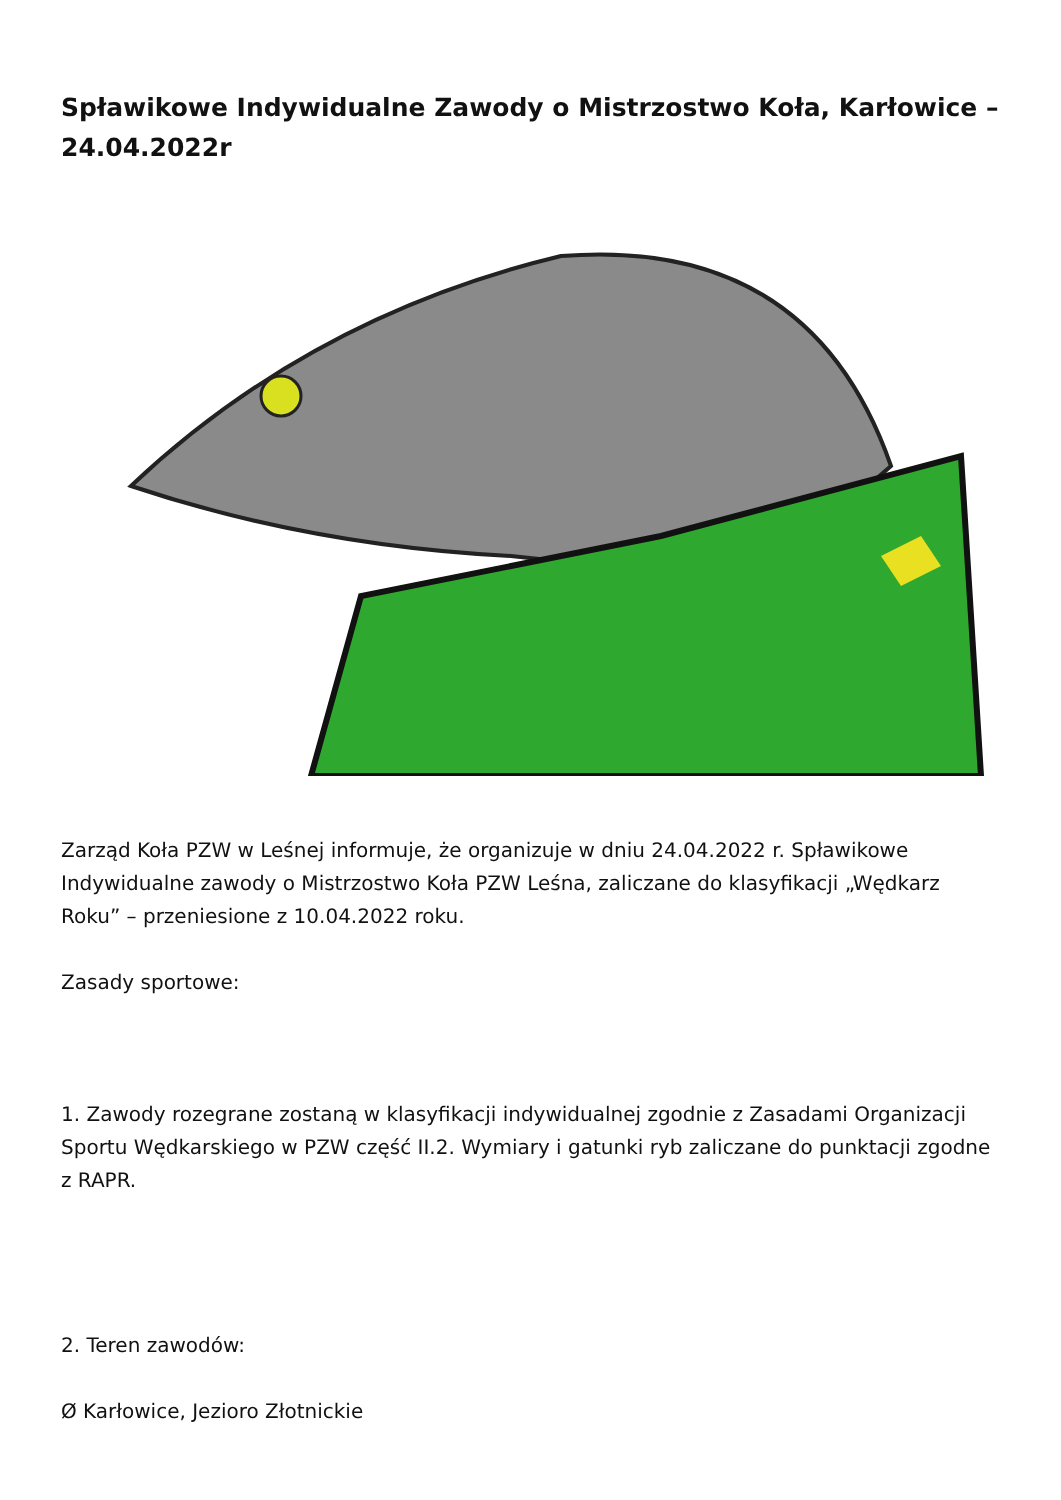Spławikowe Indywidualne Zawody o Mistrzostwo Koła, Karłowice – 24.04.2022r
Zarząd Koła PZW w Leśnej informuje, że organizuje w dniu 24.04.2022 r. Spławikowe Indywidualne zawody o Mistrzostwo Koła PZW Leśna, zaliczane do klasyfikacji „Wędkarz Roku” – przeniesione z 10.04.2022 roku.
Zasady sportowe:
1. Zawody rozegrane zostaną w klasyfikacji indywidualnej zgodnie z Zasadami Organizacji Sportu Wędkarskiego w PZW część II.2. Wymiary i gatunki ryb zaliczane do punktacji zgodne z RAPR.
2. Teren zawodów:
Ø Karłowice, Jezioro Złotnickie